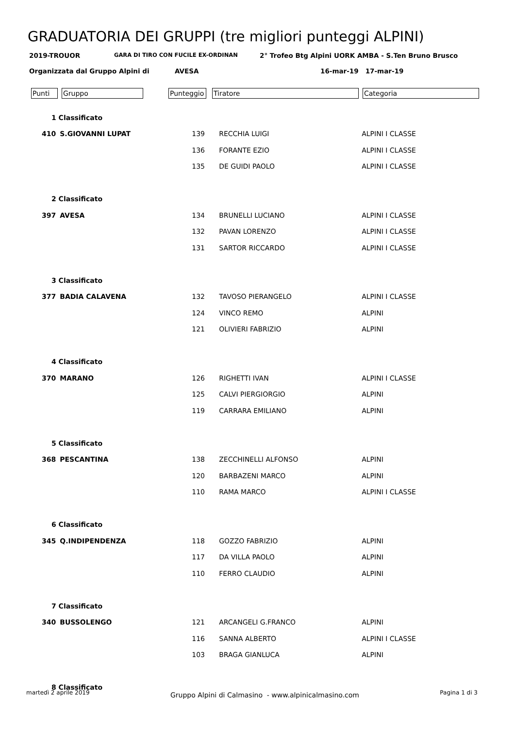GRADUATORIA DEI GRUPPI (tre migliori punteggi ALPINI)
2019-TROUOR GARA DI TIRO CON FUCILE EX-ORDINAN 2° Trofeo Btg Alpini UORK AMBA - S.Ten Bruno Brusco
Organizzata dal Gruppo Alpini di AVESA 16-mar-19 17-mar-19
Punti Gruppo Punteggio Tiratore Categoria
| 1 Classificato | | | | |
| 410 | S.GIOVANNI LUPAT | 139 | RECCHIA LUIGI | ALPINI I CLASSE |
| | | 136 | FORANTE EZIO | ALPINI I CLASSE |
| | | 135 | DE GUIDI PAOLO | ALPINI I CLASSE |
| 2 Classificato | | | | |
| 397 | AVESA | 134 | BRUNELLI LUCIANO | ALPINI I CLASSE |
| | | 132 | PAVAN LORENZO | ALPINI I CLASSE |
| | | 131 | SARTOR RICCARDO | ALPINI I CLASSE |
| 3 Classificato | | | | |
| 377 | BADIA CALAVENA | 132 | TAVOSO PIERANGELO | ALPINI I CLASSE |
| | | 124 | VINCO REMO | ALPINI |
| | | 121 | OLIVIERI FABRIZIO | ALPINI |
| 4 Classificato | | | | |
| 370 | MARANO | 126 | RIGHETTI IVAN | ALPINI I CLASSE |
| | | 125 | CALVI PIERGIORGIO | ALPINI |
| | | 119 | CARRARA EMILIANO | ALPINI |
| 5 Classificato | | | | |
| 368 | PESCANTINA | 138 | ZECCHINELLI ALFONSO | ALPINI |
| | | 120 | BARBAZENI MARCO | ALPINI |
| | | 110 | RAMA MARCO | ALPINI I CLASSE |
| 6 Classificato | | | | |
| 345 | Q.INDIPENDENZA | 118 | GOZZO FABRIZIO | ALPINI |
| | | 117 | DA VILLA PAOLO | ALPINI |
| | | 110 | FERRO CLAUDIO | ALPINI |
| 7 Classificato | | | | |
| 340 | BUSSOLENGO | 121 | ARCANGELI G.FRANCO | ALPINI |
| | | 116 | SANNA ALBERTO | ALPINI I CLASSE |
| | | 103 | BRAGA GIANLUCA | ALPINI |
| 8 Classificato | | | | |
martedì 2 aprile 2019 Gruppo Alpini di Calmasino - www.alpinicalmasino.com Pagina 1 di 3